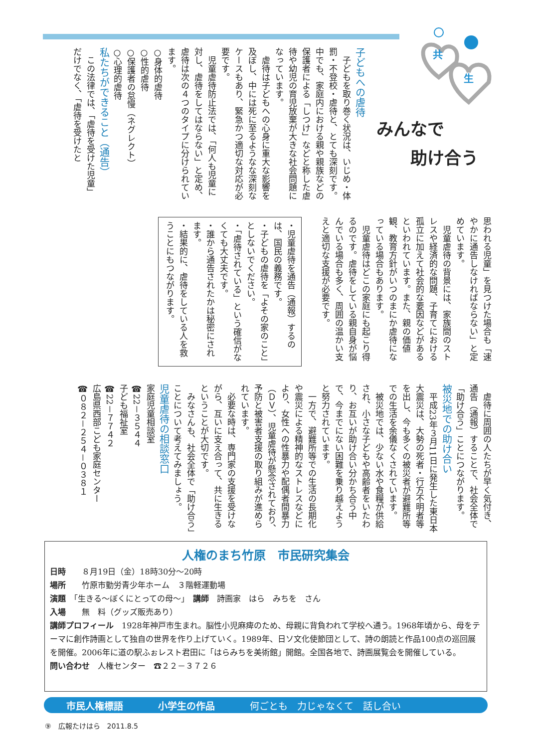共
生
みんなで
  助け合う
子どもへの虐待
　子どもを取り巻く状況は、いじめ・体罰・不登校・虐待と、とても深刻です。中でも、家庭内における親や親族などの保護者による「しつけ」などと称した虐待や幼児の育児放棄が大きな社会問題になっています。
　虐待は子どもへの心身に重大な影響を及ぼし、中には死に至るようなな深刻なケースもあり、緊急かつ適切な対応が必要です。
　児童虐待防止法では、「何人も児童に対し、虐待をしてはならない」と定め、虐待は次の４つのタイプに分けられています。
○身体的虐待
○性的虐待
○保護者の怠慢（ネグレクト）
○心理的虐待
私たちができること（通告）
　この法律では、「虐待を受けた児童」だけでなく、「虐待を受けたと
思われる児童」を見つけた場合も「速やかに通告しなければならない」と定めています。
　児童虐待の背景には、家族間のストレスや経済的な問題、子育てにおける孤立に加えて社会的な要因などがあるといわれています。また、親の価値観、教育方針がいつのまにか虐待になっている場合もあります。
　児童虐待はどこの家庭にも起こり得るのです。虐待をしている親自身が悩んでいる場合も多く、周囲の温かい支えと適切な支援が必要です。
・児童虐待を通告（通報）するのは、国民の義務です。
・子どもの虐待を「よその家のこと」としないでください。
・「虐待されている」という確信がなくても大丈夫です。
・誰から通告されたかは秘密にされます。
・結果的に、虐待をしている人を救うことにもつながります。
　虐待に周囲の人たちが早く気付き、通告（通報）することで、社会全体で「助け合う」ことにつながります。
被災地での助け合い
　平成23年３月11日に発生した東日本大震災は、大勢の死者・行方不明者等を出し、今も多くの被災者が避難所等での生活を余儀なくされています。
　被災地では、少ない水や食糧が供給され、小さな子どもや高齢者をいたわり、お互いが助け合い分かち合う中で、今までにない困難を乗り越えようと努力されています。
　一方で、避難所等での生活の長期化や震災による精神的なストレスなどにより、女性への性暴力や配偶者間暴力（ＤＶ）、児童虐待が懸念されており、予防と被害者支援の取り組みが進められています。
　必要な時は、専門家の支援を受けながら、互いに支え合って、共に生きるということが大切です。
　みなさんも、社会全体で「助け合う」ことについて考えてみましょう。
児童虐待の相談窓口
家庭児童相談室
☎22－３５４４
子ども福祉室
☎22－７７４２
広島県西部こども家庭センター
☎０８２－２５４－０３８１
人権のまち竹原　市民研究集会
日時　　８月19日（金）18時30分～20時
場所　　竹原市勤労青少年ホーム　３階軽運動場
演題　「生きる～ぼくにとっての母～」　講師　詩画家　はら　みちを　さん
入場　　無　料（グッズ販売あり）
講師プロフィール　1928年神戸市生まれ。脳性小児麻痺のため、母親に背負われて学校へ通う。1968年頃から、母をテーマに創作詩画として独自の世界を作り上げていく。1989年、日ソ文化使節団として、詩の朗読と作品100点の巡回展を開催。2006年に道の駅ふぉレスト君田に「はらみちを美術館」開館。全国各地で、詩画展覧会を開催している。
問い合わせ　人権センター　☎２２－３７２６
市民人権標語 小学生の作品 何ごとも　力じゃなくて　話し合い
⑨　広報たけはら　2011.8.5